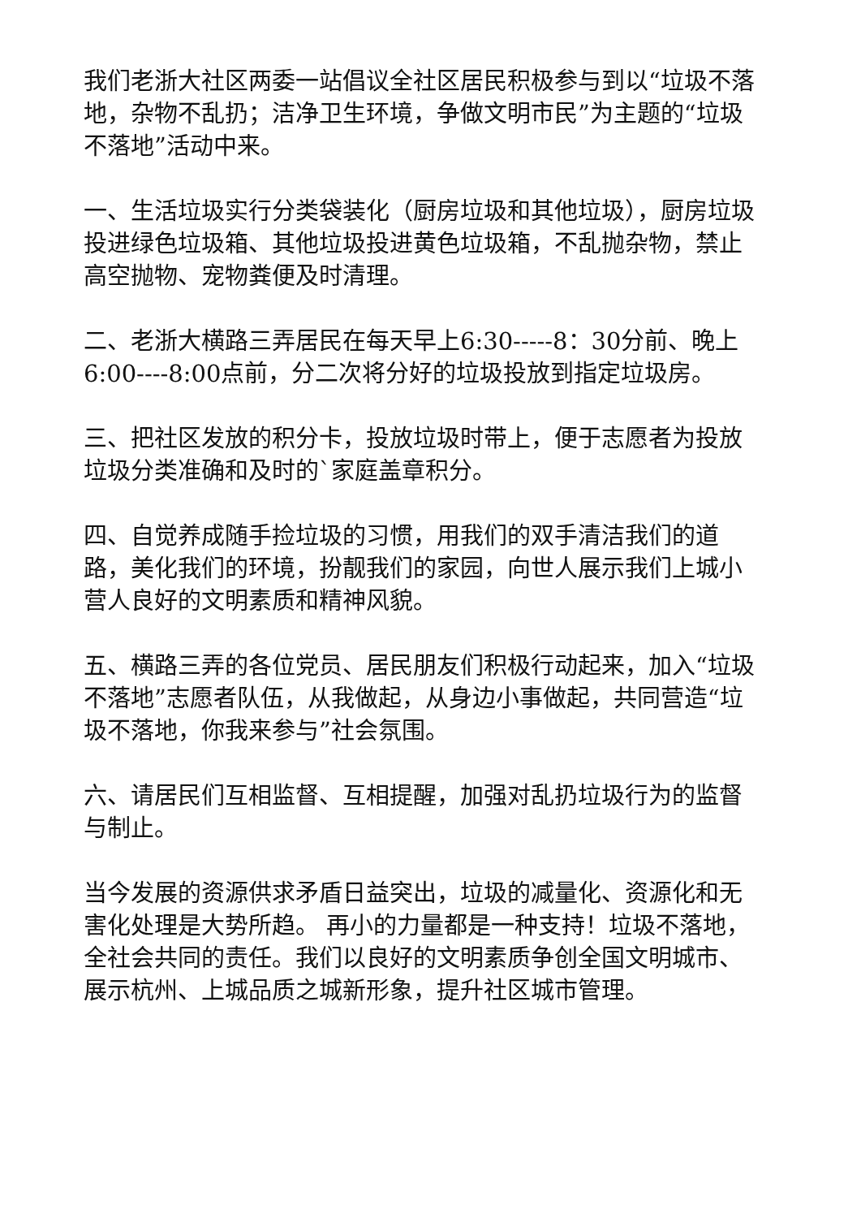我们老浙大社区两委一站倡议全社区居民积极参与到以“垃圾不落地，杂物不乱扔；洁净卫生环境，争做文明市民”为主题的“垃圾不落地”活动中来。
一、生活垃圾实行分类袋装化（厨房垃圾和其他垃圾），厨房垃圾投进绿色垃圾箱、其他垃圾投进黄色垃圾箱，不乱抛杂物，禁止高空抛物、宠物粪便及时清理。
二、老浙大横路三弄居民在每天早上6:30-----8：30分前、晚上6:00----8:00点前，分二次将分好的垃圾投放到指定垃圾房。
三、把社区发放的积分卡，投放垃圾时带上，便于志愿者为投放垃圾分类准确和及时的`家庭盖章积分。
四、自觉养成随手捡垃圾的习惯，用我们的双手清洁我们的道路，美化我们的环境，扮靓我们的家园，向世人展示我们上城小营人良好的文明素质和精神风貌。
五、横路三弄的各位党员、居民朋友们积极行动起来，加入“垃圾不落地”志愿者队伍，从我做起，从身边小事做起，共同营造“垃圾不落地，你我来参与”社会氛围。
六、请居民们互相监督、互相提醒，加强对乱扔垃圾行为的监督与制止。
当今发展的资源供求矛盾日益突出，垃圾的减量化、资源化和无害化处理是大势所趋。 再小的力量都是一种支持！垃圾不落地，全社会共同的责任。我们以良好的文明素质争创全国文明城市、展示杭州、上城品质之城新形象，提升社区城市管理。